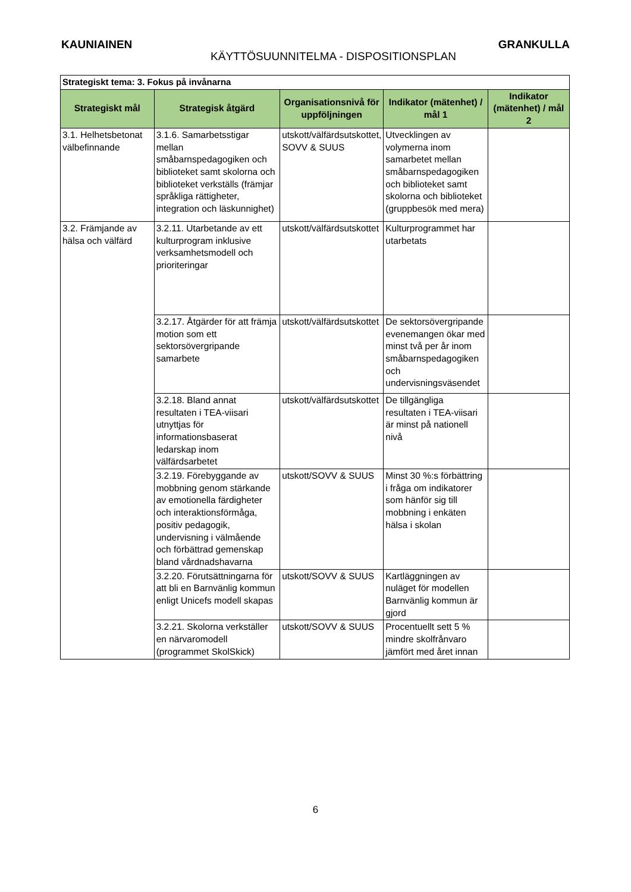KAUNIAINEN GRANKULLA
KÄYTTÖSUUNNITELMA - DISPOSITIONSPLAN
| Strategiskt tema: 3. Fokus på invånarna | | | | |
| Strategiskt mål | Strategisk åtgärd | Organisationsnivå för uppföljningen | Indikator (mätenhet) / mål 1 | Indikator (mätenhet) / mål 2 |
| 3.1. Helhetsbetonat välbefinnande | 3.1.6. Samarbetsstigar mellan småbarnspedagogiken och biblioteket samt skolorna och biblioteket verkställs (främjar språkliga rättigheter, integration och läskunnighet) | utskott/välfärdsutskottet, SOVV & SUUS | Utvecklingen av volymerna inom samarbetet mellan småbarnspedagogiken och biblioteket samt skolorna och biblioteket (gruppbesök med mera) | |
| 3.2. Främjande av hälsa och välfärd | 3.2.11. Utarbetande av ett kulturprogram inklusive verksamhetsmodell och prioriteringar | utskott/välfärdsutskottet | Kulturprogrammet har utarbetats | |
| | 3.2.17. Åtgärder för att främja motion som ett sektorsövergripande samarbete | utskott/välfärdsutskottet | De sektorsövergripande evenemangen ökar med minst två per år inom småbarnspedagogiken och undervisningsväsendet | |
| | 3.2.18. Bland annat resultaten i TEA-viisari utnyttjas för informationsbaserat ledarskap inom välfärdsarbetet | utskott/välfärdsutskottet | De tillgängliga resultaten i TEA-viisari är minst på nationell nivå | |
| | 3.2.19. Förebyggande av mobbning genom stärkande av emotionella färdigheter och interaktionsförmåga, positiv pedagogik, undervisning i välmående och förbättrad gemenskap bland vårdnadshavarna | utskott/SOVV & SUUS | Minst 30 %:s förbättring i fråga om indikatorer som hänför sig till mobbning i enkäten hälsa i skolan | |
| | 3.2.20. Förutsättningarna för att bli en Barnvänlig kommun enligt Unicefs modell skapas | utskott/SOVV & SUUS | Kartläggningen av nuläget för modellen Barnvänlig kommun är gjord | |
| | 3.2.21. Skolorna verkställer en närvaromodell (programmet SkolSkick) | utskott/SOVV & SUUS | Procentuellt sett 5 % mindre skolfrånvaro jämfört med året innan | |
6